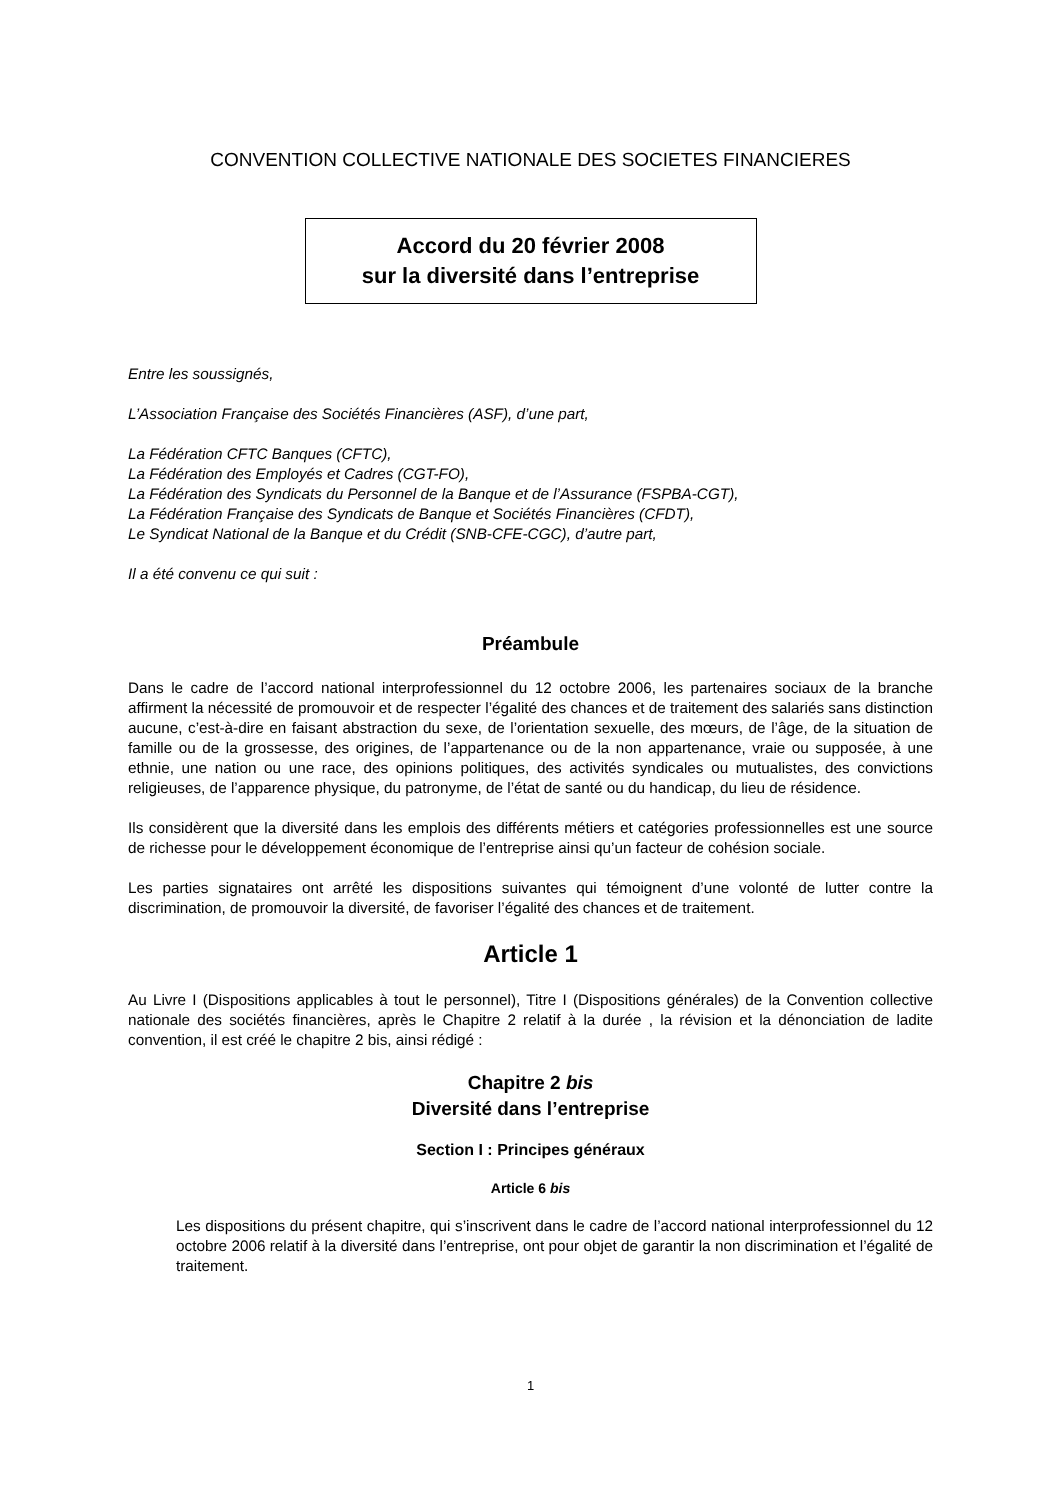CONVENTION COLLECTIVE NATIONALE DES SOCIETES FINANCIERES
Accord du 20 février 2008
sur la diversité dans l’entreprise
Entre les soussignés,
L’Association Française des Sociétés Financières (ASF), d’une part,
La Fédération CFTC Banques (CFTC),
La Fédération des Employés et Cadres (CGT-FO),
La Fédération des Syndicats du Personnel de la Banque et de l’Assurance (FSPBA-CGT),
La Fédération Française des Syndicats de Banque et Sociétés Financières (CFDT),
Le Syndicat National de la Banque et du Crédit (SNB-CFE-CGC), d’autre part,
Il a été convenu ce qui suit :
Préambule
Dans le cadre de l’accord national interprofessionnel du 12 octobre 2006, les partenaires sociaux de la branche affirment la nécessité de promouvoir et de respecter l’égalité des chances et de traitement des salariés sans distinction aucune, c’est-à-dire en faisant abstraction du sexe, de l’orientation sexuelle, des mœurs, de l’âge, de la situation de famille ou de la grossesse, des origines, de l’appartenance ou de la non appartenance, vraie ou supposée, à une ethnie, une nation ou une race, des opinions politiques, des activités syndicales ou mutualistes, des convictions religieuses, de l’apparence physique, du patronyme, de l’état de santé ou du handicap, du lieu de résidence.
Ils considèrent que la diversité dans les emplois des différents métiers et catégories professionnelles est une source de richesse pour le développement économique de l’entreprise ainsi qu’un facteur de cohésion sociale.
Les parties signataires ont arrêté les dispositions suivantes qui témoignent d’une volonté de lutter contre la discrimination, de promouvoir la diversité, de favoriser l’égalité des chances et de traitement.
Article 1
Au Livre I (Dispositions applicables à tout le personnel), Titre I (Dispositions générales) de la Convention collective nationale des sociétés financières, après le Chapitre 2 relatif à la durée , la révision et la dénonciation de ladite convention, il est créé le chapitre 2 bis, ainsi rédigé :
Chapitre 2 bis
Diversité dans l’entreprise
Section I : Principes généraux
Article 6 bis
Les dispositions du présent chapitre, qui s’inscrivent dans le cadre de l’accord national interprofessionnel du 12 octobre 2006 relatif à la diversité dans l’entreprise, ont pour objet de garantir la non discrimination et l’égalité de traitement.
1